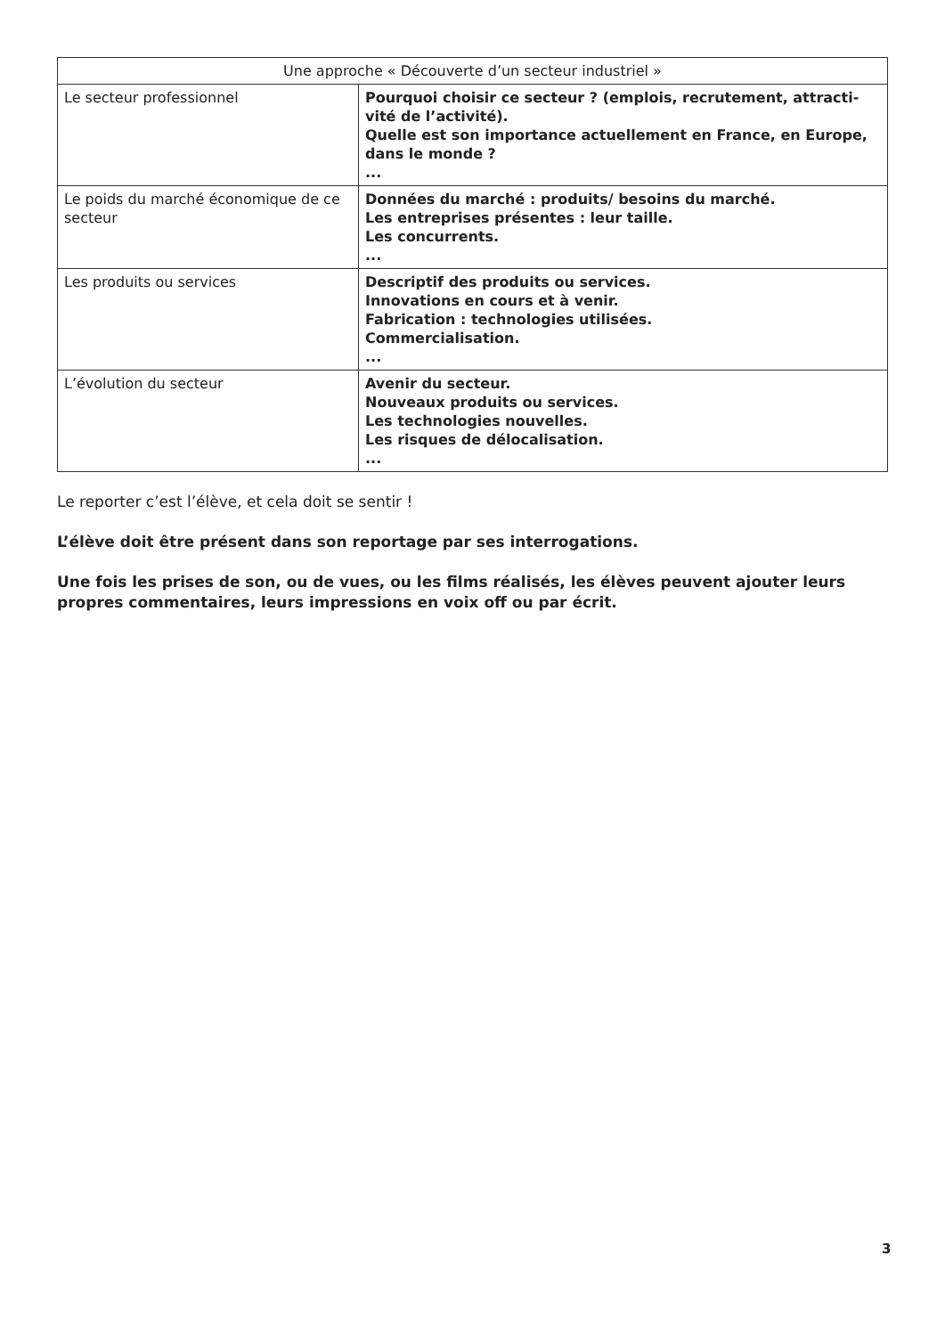| Une approche « Découverte d’un secteur industriel » | |
| --- | --- |
| Le secteur professionnel | Pourquoi choisir ce secteur ? (emplois, recrutement, attracti-vité de l’activité). Quelle est son importance actuellement en France, en Europe, dans le monde ? ... |
| Le poids du marché économique de ce secteur | Données du marché : produits/ besoins du marché. Les entreprises présentes : leur taille. Les concurrents. ... |
| Les produits ou services | Descriptif des produits ou services. Innovations en cours et à venir. Fabrication : technologies utilisées. Commercialisation. ... |
| L’évolution du secteur | Avenir du secteur. Nouveaux produits ou services. Les technologies nouvelles. Les risques de délocalisation. ... |
Le reporter c’est l’élève, et cela doit se sentir !
L’élève doit être présent dans son reportage par ses interrogations.
Une fois les prises de son, ou de vues, ou les films réalisés, les élèves peuvent ajouter leurs propres commentaires, leurs impressions en voix off ou par écrit.
3